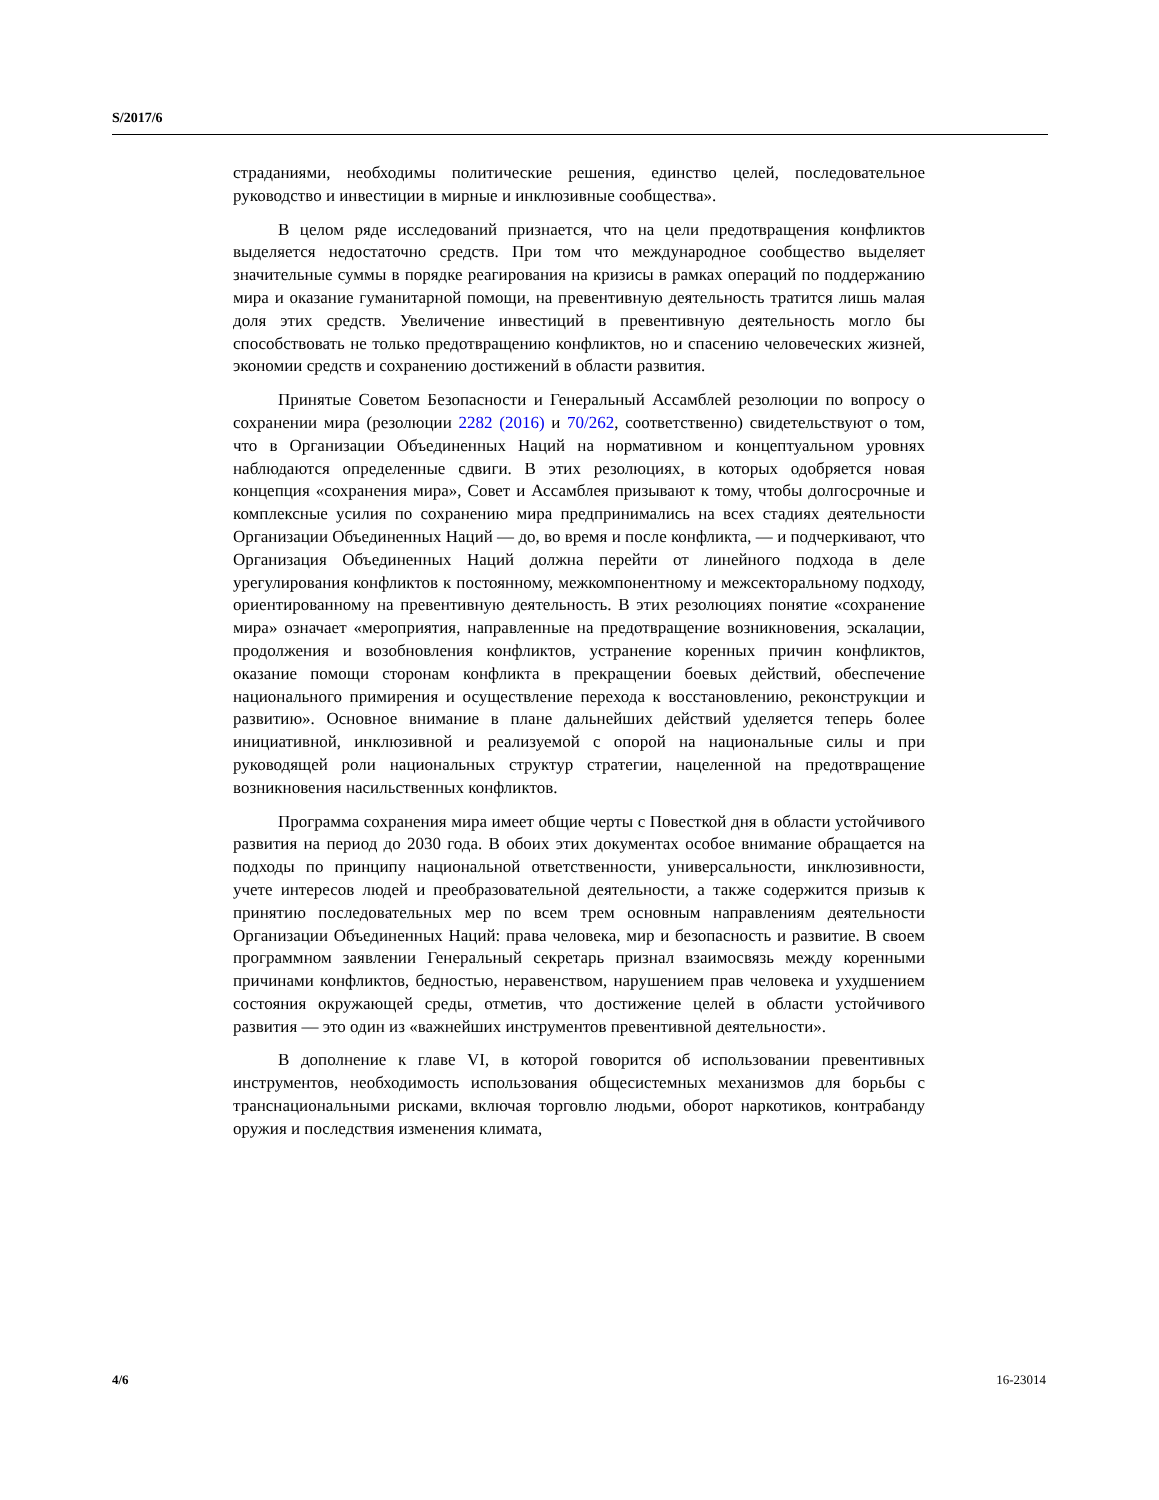S/2017/6
страданиями, необходимы политические решения, единство целей, последовательное руководство и инвестиции в мирные и инклюзивные сообщества».
В целом ряде исследований признается, что на цели предотвращения конфликтов выделяется недостаточно средств. При том что международное сообщество выделяет значительные суммы в порядке реагирования на кризисы в рамках операций по поддержанию мира и оказание гуманитарной помощи, на превентивную деятельность тратится лишь малая доля этих средств. Увеличение инвестиций в превентивную деятельность могло бы способствовать не только предотвращению конфликтов, но и спасению человеческих жизней, экономии средств и сохранению достижений в области развития.
Принятые Советом Безопасности и Генеральный Ассамблей резолюции по вопросу о сохранении мира (резолюции 2282 (2016) и 70/262, соответственно) свидетельствуют о том, что в Организации Объединенных Наций на нормативном и концептуальном уровнях наблюдаются определенные сдвиги. В этих резолюциях, в которых одобряется новая концепция «сохранения мира», Совет и Ассамблея призывают к тому, чтобы долгосрочные и комплексные усилия по сохранению мира предпринимались на всех стадиях деятельности Организации Объединенных Наций — до, во время и после конфликта, — и подчеркивают, что Организация Объединенных Наций должна перейти от линейного подхода в деле урегулирования конфликтов к постоянному, межкомпонентному и межсекторальному подходу, ориентированному на превентивную деятельность. В этих резолюциях понятие «сохранение мира» означает «мероприятия, направленные на предотвращение возникновения, эскалации, продолжения и возобновления конфликтов, устранение коренных причин конфликтов, оказание помощи сторонам конфликта в прекращении боевых действий, обеспечение национального примирения и осуществление перехода к восстановлению, реконструкции и развитию». Основное внимание в плане дальнейших действий уделяется теперь более инициативной, инклюзивной и реализуемой с опорой на национальные силы и при руководящей роли национальных структур стратегии, нацеленной на предотвращение возникновения насильственных конфликтов.
Программа сохранения мира имеет общие черты с Повесткой дня в области устойчивого развития на период до 2030 года. В обоих этих документах особое внимание обращается на подходы по принципу национальной ответственности, универсальности, инклюзивности, учете интересов людей и преобразовательной деятельности, а также содержится призыв к принятию последовательных мер по всем трем основным направлениям деятельности Организации Объединенных Наций: права человека, мир и безопасность и развитие. В своем программном заявлении Генеральный секретарь признал взаимосвязь между коренными причинами конфликтов, бедностью, неравенством, нарушением прав человека и ухудшением состояния окружающей среды, отметив, что достижение целей в области устойчивого развития — это один из «важнейших инструментов превентивной деятельности».
В дополнение к главе VI, в которой говорится об использовании превентивных инструментов, необходимость использования общесистемных механизмов для борьбы с транснациональными рисками, включая торговлю людьми, оборот наркотиков, контрабанду оружия и последствия изменения климата,
4/6 16-23014